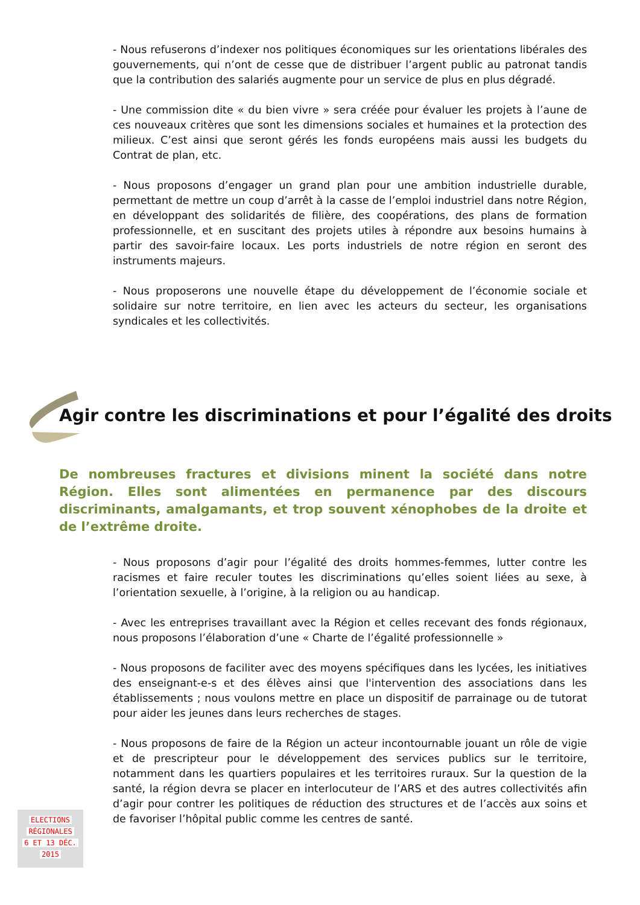- Nous refuserons d’indexer nos politiques économiques sur les orientations libérales des gouvernements, qui n’ont de cesse que de distribuer l’argent public au patronat tandis que la contribution des salariés augmente pour un service de plus en plus dégradé.
- Une commission dite « du bien vivre » sera créée pour évaluer les projets à l’aune de ces nouveaux critères que sont les dimensions sociales et humaines et la protection des milieux. C’est ainsi que seront gérés les fonds européens mais aussi les budgets du Contrat de plan, etc.
- Nous proposons d’engager un grand plan pour une ambition industrielle durable, permettant de mettre un coup d’arrêt à la casse de l’emploi industriel dans notre Région, en développant des solidarités de filière, des coopérations, des plans de formation professionnelle, et en suscitant des projets utiles à répondre aux besoins humains à partir des savoir-faire locaux. Les ports industriels de notre région en seront des instruments majeurs.
- Nous proposerons une nouvelle étape du développement de l’économie sociale et solidaire sur notre territoire, en lien avec les acteurs du secteur, les organisations syndicales et les collectivités.
Agir contre les discriminations et pour l’égalité des droits
De nombreuses fractures et divisions minent la société dans notre Région. Elles sont alimentées en permanence par des discours discriminants, amalgamants, et trop souvent xénophobes de la droite et de l’extrême droite.
- Nous proposons d’agir pour l’égalité des droits hommes-femmes, lutter contre les racismes et faire reculer toutes les discriminations qu’elles soient liées au sexe, à l’orientation sexuelle, à l’origine, à la religion ou au handicap.
- Avec les entreprises travaillant avec la Région et celles recevant des fonds régionaux, nous proposons l’élaboration d’une « Charte de l’égalité professionnelle »
- Nous proposons de faciliter avec des moyens spécifiques dans les lycées, les initiatives des enseignant-e-s et des élèves ainsi que l'intervention des associations dans les établissements ; nous voulons mettre en place un dispositif de parrainage ou de tutorat pour aider les jeunes dans leurs recherches de stages.
- Nous proposons de faire de la Région un acteur incontournable jouant un rôle de vigie et de prescripteur pour le développement des services publics sur le territoire, notamment dans les quartiers populaires et les territoires ruraux. Sur la question de la santé, la région devra se placer en interlocuteur de l’ARS et des autres collectivités afin d’agir pour contrer les politiques de réduction des structures et de l’accès aux soins et de favoriser l’hôpital public comme les centres de santé.
ELECTIONS
RÉGIONALES
6 ET 13 DÉC.
2015